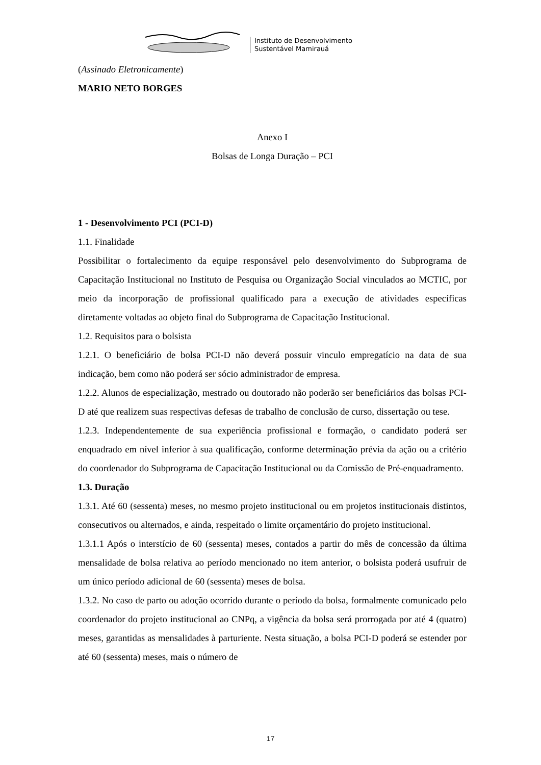Instituto de Desenvolvimento
Sustentável Mamirauá
(Assinado Eletronicamente)
MARIO NETO BORGES
Anexo I
Bolsas de Longa Duração – PCI
1 - Desenvolvimento PCI (PCI-D)
1.1. Finalidade
Possibilitar o fortalecimento da equipe responsável pelo desenvolvimento do Subprograma de Capacitação Institucional no Instituto de Pesquisa ou Organização Social vinculados ao MCTIC, por meio da incorporação de profissional qualificado para a execução de atividades específicas diretamente voltadas ao objeto final do Subprograma de Capacitação Institucional.
1.2. Requisitos para o bolsista
1.2.1. O beneficiário de bolsa PCI-D não deverá possuir vinculo empregatício na data de sua indicação, bem como não poderá ser sócio administrador de empresa.
1.2.2. Alunos de especialização, mestrado ou doutorado não poderão ser beneficiários das bolsas PCI-D até que realizem suas respectivas defesas de trabalho de conclusão de curso, dissertação ou tese.
1.2.3. Independentemente de sua experiência profissional e formação, o candidato poderá ser enquadrado em nível inferior à sua qualificação, conforme determinação prévia da ação ou a critério do coordenador do Subprograma de Capacitação Institucional ou da Comissão de Pré-enquadramento.
1.3. Duração
1.3.1. Até 60 (sessenta) meses, no mesmo projeto institucional ou em projetos institucionais distintos, consecutivos ou alternados, e ainda, respeitado o limite orçamentário do projeto institucional.
1.3.1.1 Após o interstício de 60 (sessenta) meses, contados a partir do mês de concessão da última mensalidade de bolsa relativa ao período mencionado no item anterior, o bolsista poderá usufruir de um único período adicional de 60 (sessenta) meses de bolsa.
1.3.2. No caso de parto ou adoção ocorrido durante o período da bolsa, formalmente comunicado pelo coordenador do projeto institucional ao CNPq, a vigência da bolsa será prorrogada por até 4 (quatro) meses, garantidas as mensalidades à parturiente. Nesta situação, a bolsa PCI-D poderá se estender por até 60 (sessenta) meses, mais o número de
17